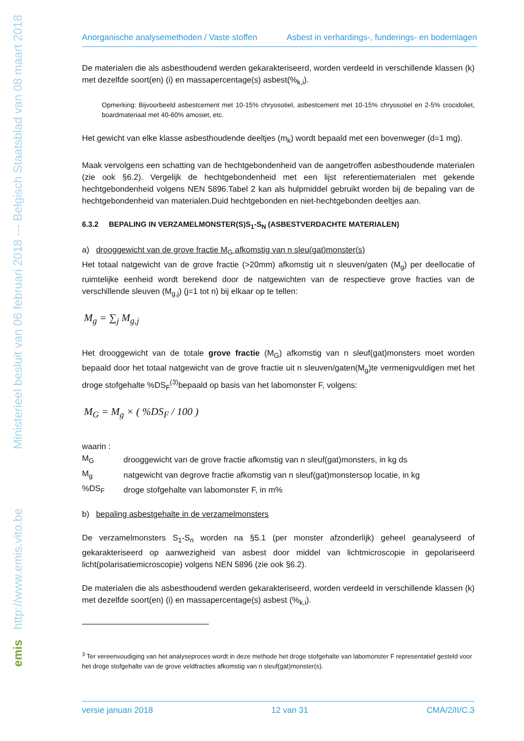Ministerieel besluit van 06 februari 2018 --- Belgisch Staatsblad van 08 maart 2018
http://www.emis.vito.be
emis
Anorganische analysemethoden / Vaste stoffen Asbest in verhardings-, funderings- en bodemlagen
De materialen die als asbesthoudend werden gekarakteriseerd, worden verdeeld in verschillende klassen (k) met dezelfde soort(en) (i) en massapercentage(s) asbest(%<sub>k,i</sub>).
Opmerking: Bijvoorbeeld asbestcement met 10-15% chryosotiel, asbestcement met 10-15% chryosotiel en 2-5% crocidoliet, boardmateriaal met 40-60% amosiet, etc.
Het gewicht van elke klasse asbesthoudende deeltjes (m<sub>k</sub>) wordt bepaald met een bovenweger (d=1 mg).
Maak vervolgens een schatting van de hechtgebondenheid van de aangetroffen asbesthoudende materialen (zie ook §6.2). Vergelijk de hechtgebondenheid met een lijst referentiematerialen met gekende hechtgebondenheid volgens NEN 5896.Tabel 2 kan als hulpmiddel gebruikt worden bij de bepaling van de hechtgebondenheid van materialen.Duid hechtgebonden en niet-hechtgebonden deeltjes aan.
6.3.2 BEPALING IN VERZAMELMONSTER(S)S<sub>1</sub>-S<sub>N</sub> (ASBESTVERDACHTE MATERIALEN)
a) drooggewicht van de grove fractie M<sub>G</sub> afkomstig van n sleu(gat)monster(s)
Het totaal natgewicht van de grove fractie (>20mm) afkomstig uit n sleuven/gaten (M<sub>g</sub>) per deellocatie of ruimtelijke eenheid wordt berekend door de natgewichten van de respectieve grove fracties van de verschillende sleuven (M<sub>g,j</sub>) (j=1 tot n) bij elkaar op te tellen:
M<sub>g</sub> = ∑<sub>j</sub> M<sub>g,j</sub>
Het drooggewicht van de totale grove fractie (M<sub>G</sub>) afkomstig van n sleuf(gat)monsters moet worden bepaald door het totaal natgewicht van de grove fractie uit n sleuven/gaten(M<sub>g</sub>)te vermenigvuldigen met het droge stofgehalte %DS<sub>F</sub><sup>(3)</sup>bepaald op basis van het labomonster F, volgens:
M<sub>G</sub> = M<sub>g</sub> × ( %DS<sub>F</sub> / 100 )
waarin :
| M<sub>G</sub> | drooggewicht van de grove fractie afkomstig van n sleuf(gat)monsters, in kg ds |
| M<sub>g</sub> | natgewicht van degrove fractie afkomstig van n sleuf(gat)monstersop locatie, in kg |
| %DS<sub>F</sub> | droge stofgehalte van labomonster F, in m% |
b) bepaling asbestgehalte in de verzamelmonsters
De verzamelmonsters S<sub>1</sub>-S<sub>n</sub> worden na §5.1 (per monster afzonderlijk) geheel geanalyseerd of gekarakteriseerd op aanwezigheid van asbest door middel van lichtmicroscopie in gepolariseerd licht(polarisatiemicroscopie) volgens NEN 5896 (zie ook §6.2).
De materialen die als asbesthoudend werden gekarakteriseerd, worden verdeeld in verschillende klassen (k) met dezelfde soort(en) (i) en massapercentage(s) asbest (%<sub>k,i</sub>).
<sup>3</sup> Ter vereenvoudiging van het analyseproces wordt in deze methode het droge stofgehalte van labomonster F representatief gesteld voor het droge stofgehalte van de grove veldfracties afkomstig van n sleuf(gat)monster(s).
versie januari 2018 12 van 31 CMA/2/II/C.3